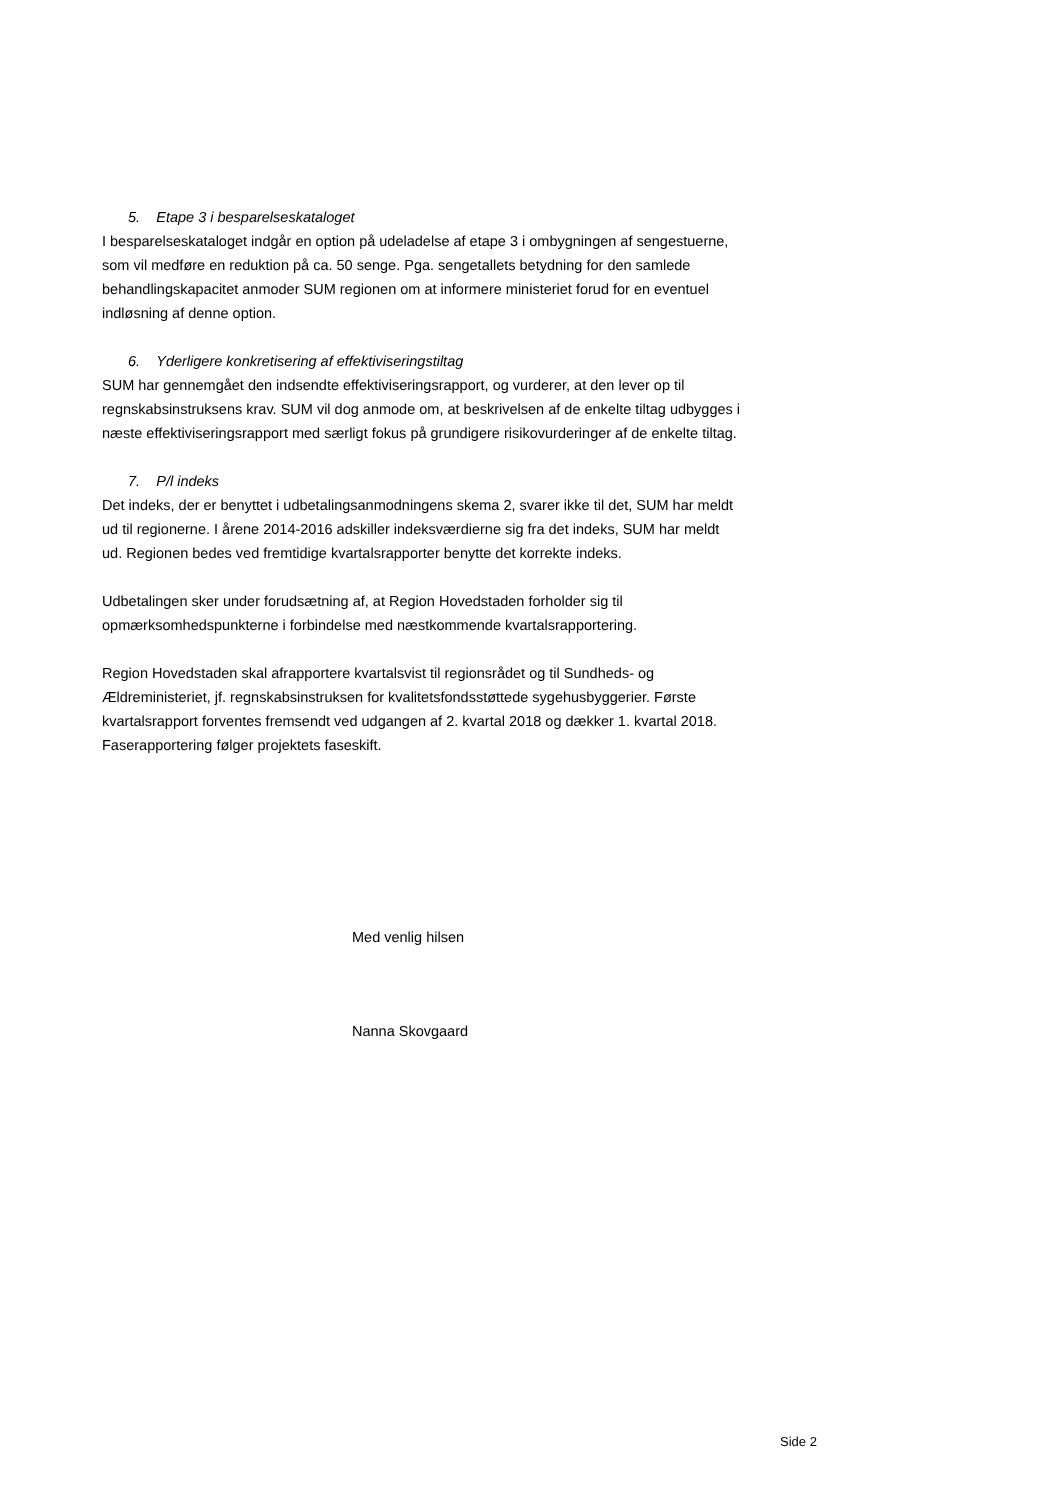5. Etape 3 i besparelseskataloget
I besparelseskataloget indgår en option på udeladelse af etape 3 i ombygningen af sengestuerne, som vil medføre en reduktion på ca. 50 senge. Pga. sengetallets betydning for den samlede behandlingskapacitet anmoder SUM regionen om at informere ministeriet forud for en eventuel indløsning af denne option.
6. Yderligere konkretisering af effektiviseringstiltag
SUM har gennemgået den indsendte effektiviseringsrapport, og vurderer, at den lever op til regnskabsinstruksens krav. SUM vil dog anmode om, at beskrivelsen af de enkelte tiltag udbygges i næste effektiviseringsrapport med særligt fokus på grundigere risikovurderinger af de enkelte tiltag.
7. P/l indeks
Det indeks, der er benyttet i udbetalingsanmodningens skema 2, svarer ikke til det, SUM har meldt ud til regionerne. I årene 2014-2016 adskiller indeksværdierne sig fra det indeks, SUM har meldt ud. Regionen bedes ved fremtidige kvartalsrapporter benytte det korrekte indeks.
Udbetalingen sker under forudsætning af, at Region Hovedstaden forholder sig til opmærksomhedspunkterne i forbindelse med næstkommende kvartalsrapportering.
Region Hovedstaden skal afrapportere kvartalsvist til regionsrådet og til Sundheds- og Ældreministeriet, jf. regnskabsinstruksen for kvalitetsfondsstøttede sygehusbyggerier. Første kvartalsrapport forventes fremsendt ved udgangen af 2. kvartal 2018 og dækker 1. kvartal 2018. Faserapportering følger projektets faseskift.
Med venlig hilsen
Nanna Skovgaard
Side 2